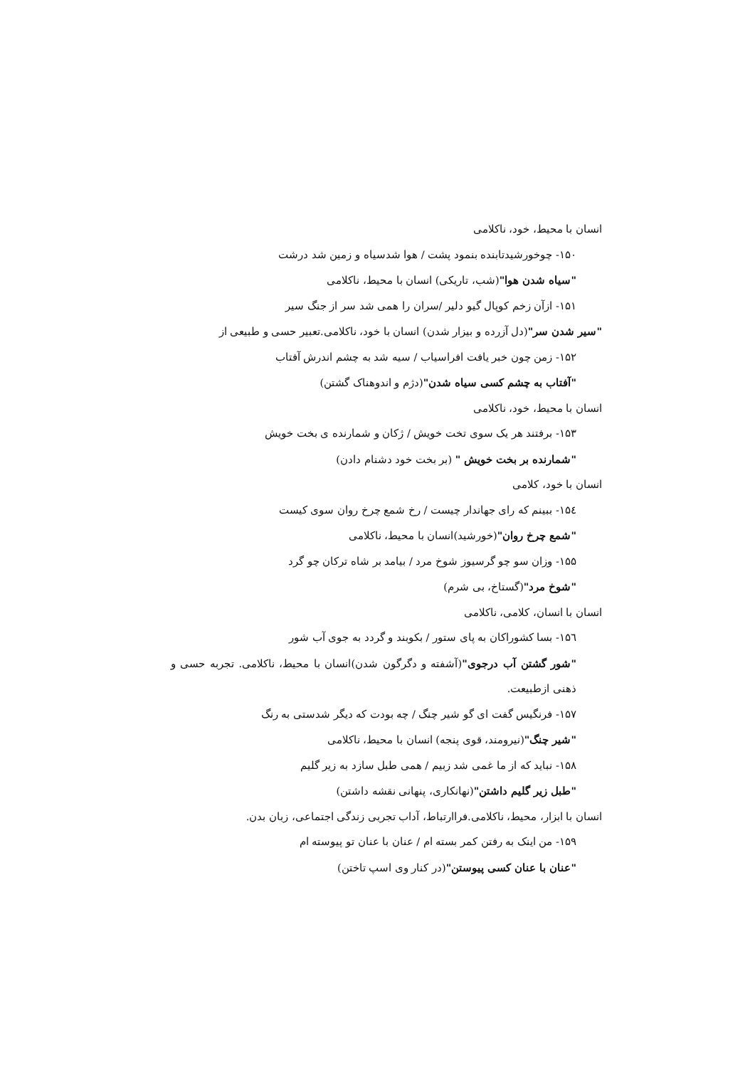انسان با محیط، خود، ناکلامی
۱۵۰- چوخورشیدتابنده بنمود پشت / هوا شدسیاه و زمین شد درشت
"سیاه شدن هوا"(شب، تاریکی) انسان با محیط، ناکلامی
۱۵۱- ازآن زخم کوپال گیو دلیر /سران را همی شد سر از جنگ سیر
"سیر شدن سر"(دل آزرده و بیزار شدن) انسان با خود، ناکلامی.تعبیر حسی و طبیعی از
۱۵۲- زمن چون خبر یافت افراسیاب / سیه شد به چشم اندرش آفتاب
"آفتاب به چشم کسی سیاه شدن"(دژم و اندوهناک گشتن)
انسان با محیط، خود، ناکلامی
۱۵۳- برفتند هر یک سوی تخت خویش / ژکان و شمارنده ی بخت خویش
"شمارنده بر بخت خویش " (بر بخت خود دشنام دادن)
انسان با خود، کلامی
۱۵٤- ببینم که رای جهاندار چیست / رخ شمع چرخ روان سوی کیست
"شمع چرخ روان"(خورشید)انسان با محیط، ناکلامی
۱۵۵- وزان سو چو گرسیوز شوخ مرد / بیامد بر شاه ترکان چو گرد
"شوخ مرد"(گستاخ، بی شرم)
انسان با انسان، کلامی، ناکلامی
۱۵٦- بسا کشوراکان به پای ستور / بکوبند و گردد به جوی آب شور
"شور گشتن آب درجوی"(آشفته و دگرگون شدن)انسان با محیط، ناکلامی. تجربه حسی و ذهنی ازطبیعت.
۱۵۷- فرنگیس گفت ای گو شیر چنگ / چه بودت که دیگر شدستی به رنگ
"شیر چنگ"(نیرومند، قوی پنجه) انسان با محیط، ناکلامی
۱۵۸- نباید که از ما غمی شد زبیم / همی طبل سازد به زیر گلیم
"طبل زیر گلیم داشتن"(نهانکاری، پنهانی نقشه داشتن)
انسان با ابزار، محیط، ناکلامی.فراارتباط، آداب تجربی زندگی اجتماعی، زبان بدن.
۱۵۹- من اینک به رفتن کمر بسته ام / عنان با عنان تو پیوسته ام
"عنان با عنان کسی پیوستن"(در کنار وی اسپ تاختن)